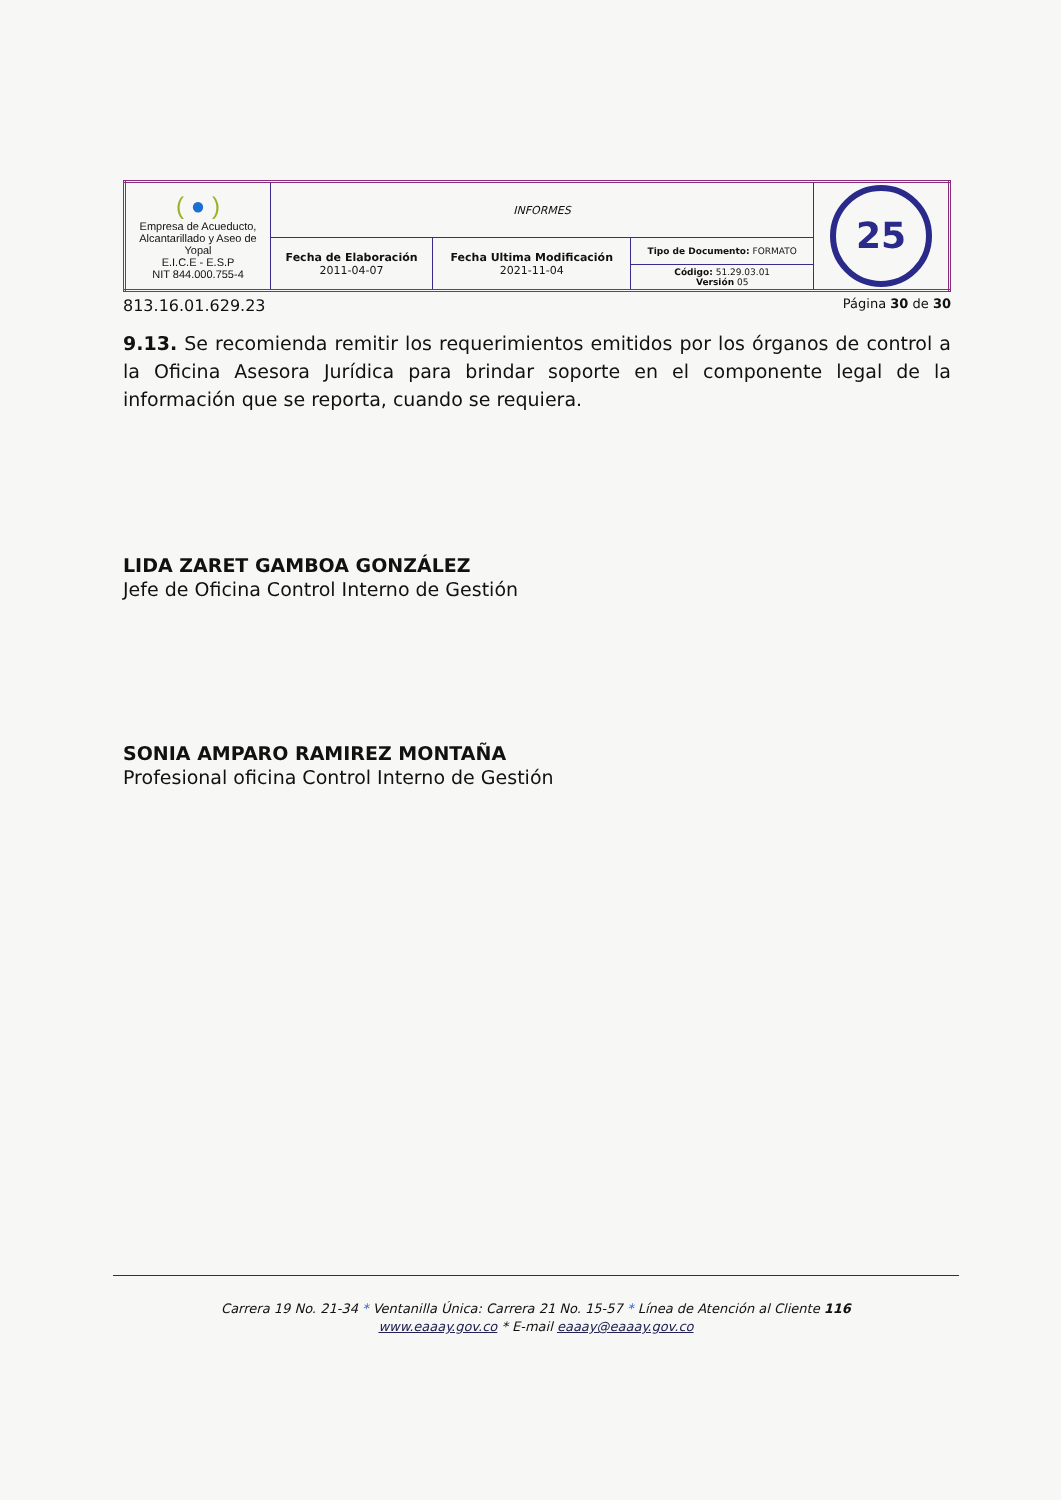| ( ● ) Empresa de Acueducto, Alcantarillado y Aseo de Yopal E.I.C.E - E.S.P NIT 844.000.755-4 | INFORMES | | | 25 |
| | Fecha de Elaboración 2011-04-07 | Fecha Ultima Modificación 2021-11-04 | Tipo de Documento: FORMATO | |
| | | | Código: 51.29.03.01 Versión 05 | |
813.16.01.629.23 Página 30 de 30
9.13. Se recomienda remitir los requerimientos emitidos por los órganos de control a la Oficina Asesora Jurídica para brindar soporte en el componente legal de la información que se reporta, cuando se requiera.
LIDA ZARET GAMBOA GONZÁLEZ
Jefe de Oficina Control Interno de Gestión
SONIA AMPARO RAMIREZ MONTAÑA
Profesional oficina Control Interno de Gestión
Carrera 19 No. 21-34 * Ventanilla Única: Carrera 21 No. 15-57 * Línea de Atención al Cliente 116
www.eaaay.gov.co * E-mail eaaay@eaaay.gov.co